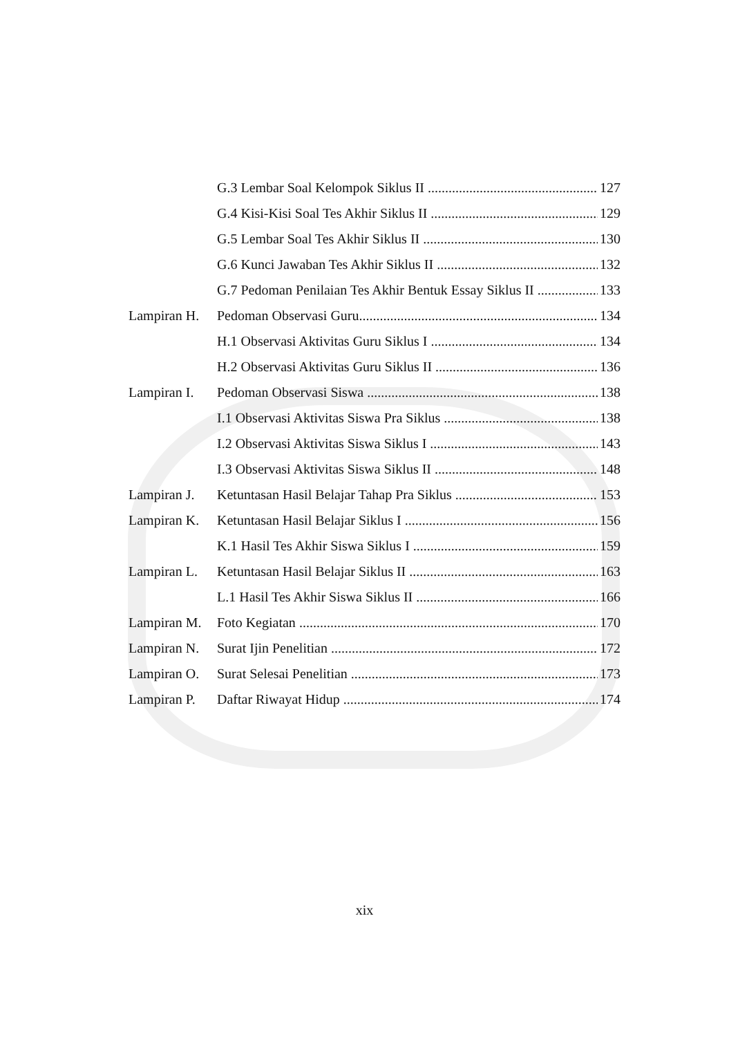G.3 Lembar Soal Kelompok Siklus II 127
G.4 Kisi-Kisi Soal Tes Akhir Siklus II 129
G.5 Lembar Soal Tes Akhir Siklus II 130
G.6 Kunci Jawaban Tes Akhir Siklus II 132
G.7 Pedoman Penilaian Tes Akhir Bentuk Essay Siklus II 133
Lampiran H. Pedoman Observasi Guru 134
H.1 Observasi Aktivitas Guru Siklus I 134
H.2 Observasi Aktivitas Guru Siklus II 136
Lampiran I. Pedoman Observasi Siswa 138
I.1 Observasi Aktivitas Siswa Pra Siklus 138
I.2 Observasi Aktivitas Siswa Siklus I 143
I.3 Observasi Aktivitas Siswa Siklus II 148
Lampiran J. Ketuntasan Hasil Belajar Tahap Pra Siklus 153
Lampiran K. Ketuntasan Hasil Belajar Siklus I 156
K.1 Hasil Tes Akhir Siswa Siklus I 159
Lampiran L. Ketuntasan Hasil Belajar Siklus II 163
L.1 Hasil Tes Akhir Siswa Siklus II 166
Lampiran M. Foto Kegiatan 170
Lampiran N. Surat Ijin Penelitian 172
Lampiran O. Surat Selesai Penelitian 173
Lampiran P. Daftar Riwayat Hidup 174
xix